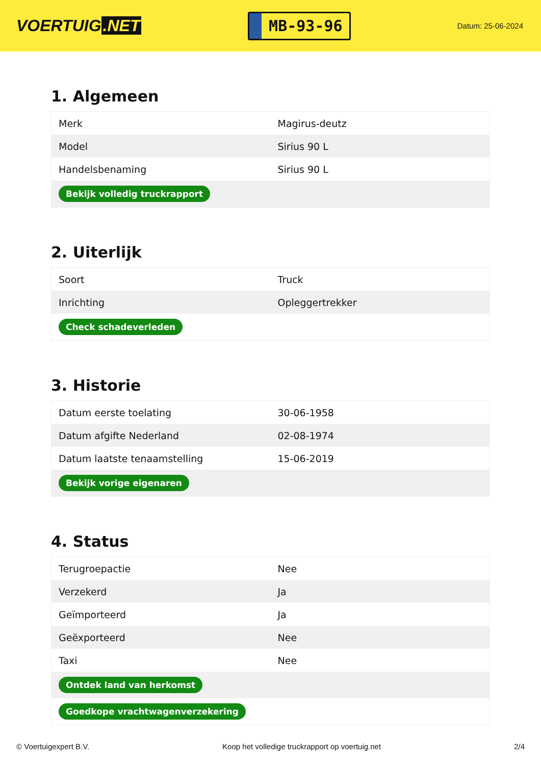VOERTUIG.NET
MB-93-96
Datum: 25-06-2024
1. Algemeen
| Merk | Magirus-deutz |
| Model | Sirius 90 L |
| Handelsbenaming | Sirius 90 L |
| Bekijk volledig truckrapport | |
2. Uiterlijk
| Soort | Truck |
| Inrichting | Opleggertrekker |
| Check schadeverleden | |
3. Historie
| Datum eerste toelating | 30-06-1958 |
| Datum afgifte Nederland | 02-08-1974 |
| Datum laatste tenaamstelling | 15-06-2019 |
| Bekijk vorige eigenaren | |
4. Status
| Terugroepactie | Nee |
| Verzekerd | Ja |
| Geïmporteerd | Ja |
| Geëxporteerd | Nee |
| Taxi | Nee |
| Ontdek land van herkomst | |
| Goedkope vrachtwagenverzekering | |
© Voertuigexpert B.V. Koop het volledige truckrapport op voertuig.net 2/4